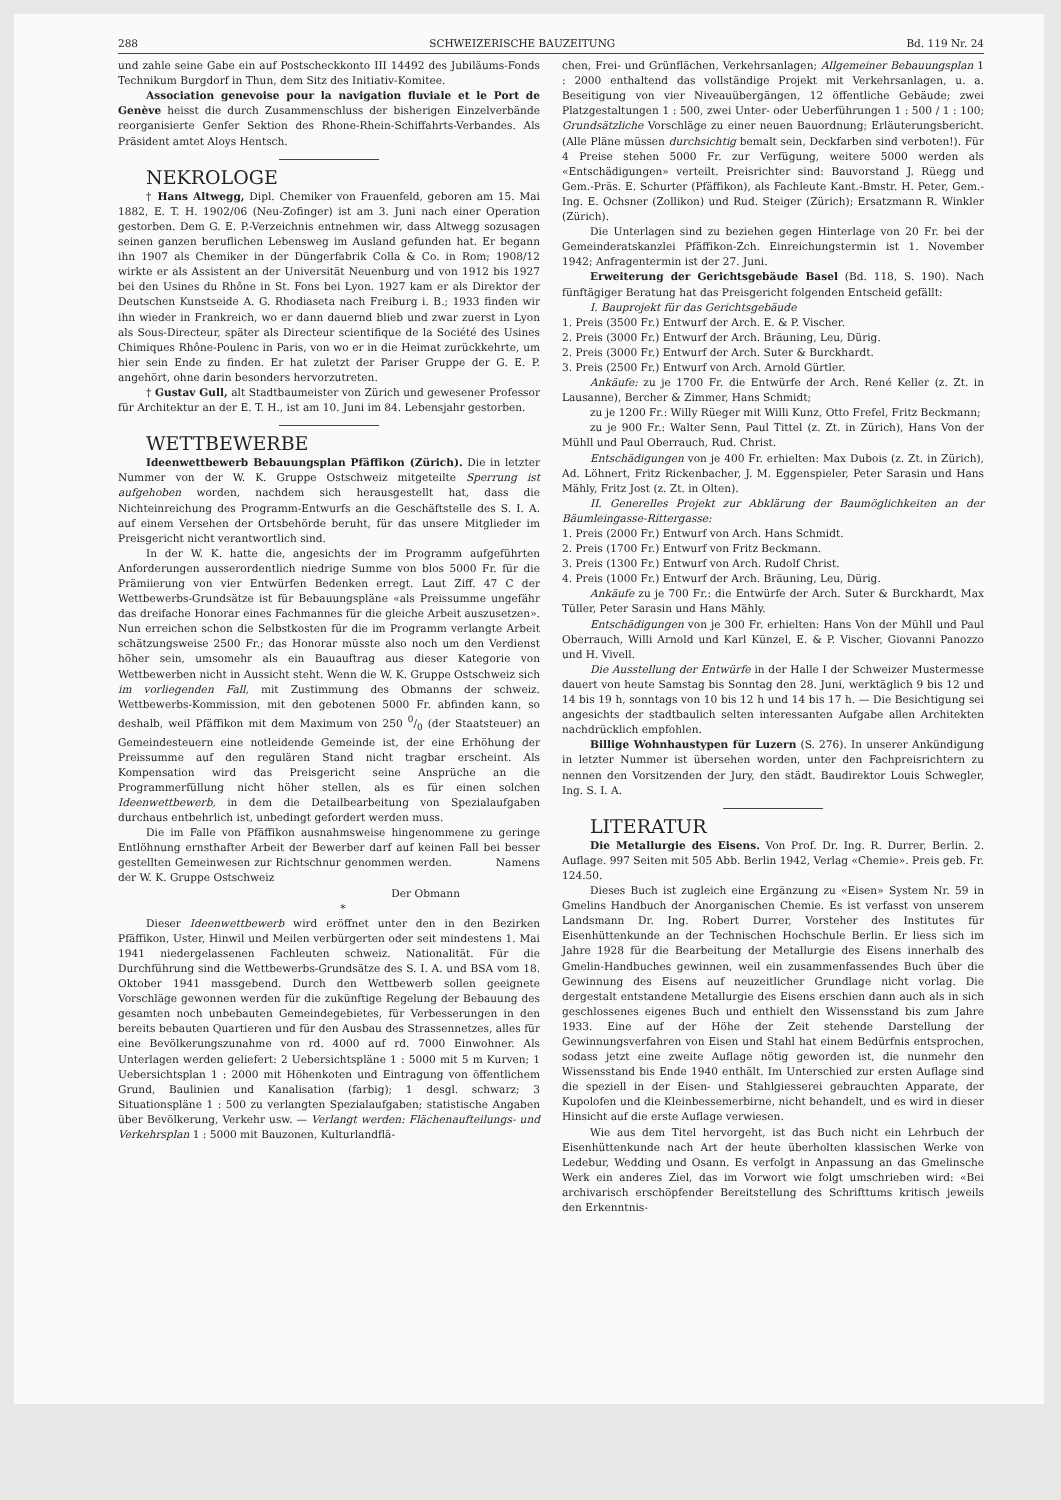288 SCHWEIZERISCHE BAUZEITUNG Bd. 119 Nr. 24
und zahle seine Gabe ein auf Postscheckkonto III 14492 des Jubiläums-Fonds Technikum Burgdorf in Thun, dem Sitz des Initiativ-Komitee.
Association genevoise pour la navigation fluviale et le Port de Genève heisst die durch Zusammenschluss der bisherigen Einzelverbände reorganisierte Genfer Sektion des Rhone-Rhein-Schiffahrts-Verbandes. Als Präsident amtet Aloys Hentsch.
NEKROLOGE
† Hans Altwegg, Dipl. Chemiker von Frauenfeld, geboren am 15. Mai 1882, E. T. H. 1902/06 (Neu-Zofinger) ist am 3. Juni nach einer Operation gestorben. Dem G. E. P.-Verzeichnis entnehmen wir, dass Altwegg sozusagen seinen ganzen beruflichen Lebensweg im Ausland gefunden hat. Er begann ihn 1907 als Chemiker in der Düngerfabrik Colla & Co. in Rom; 1908/12 wirkte er als Assistent an der Universität Neuenburg und von 1912 bis 1927 bei den Usines du Rhône in St. Fons bei Lyon. 1927 kam er als Direktor der Deutschen Kunstseide A. G. Rhodiaseta nach Freiburg i. B.; 1933 finden wir ihn wieder in Frankreich, wo er dann dauernd blieb und zwar zuerst in Lyon als Sous-Directeur, später als Directeur scientifique de la Société des Usines Chimiques Rhône-Poulenc in Paris, von wo er in die Heimat zurückkehrte, um hier sein Ende zu finden. Er hat zuletzt der Pariser Gruppe der G. E. P. angehört, ohne darin besonders hervorzutreten.
† Gustav Gull, alt Stadtbaumeister von Zürich und gewesener Professor für Architektur an der E. T. H., ist am 10. Juni im 84. Lebensjahr gestorben.
WETTBEWERBE
Ideenwettbewerb Bebauungsplan Pfäffikon (Zürich). Die in letzter Nummer von der W. K. Gruppe Ostschweiz mitgeteilte Sperrung ist aufgehoben worden, nachdem sich herausgestellt hat, dass die Nichteinreichung des Programm-Entwurfs an die Geschäftstelle des S. I. A. auf einem Versehen der Ortsbehörde beruht, für das unsere Mitglieder im Preisgericht nicht verantwortlich sind.
In der W. K. hatte die, angesichts der im Programm aufgeführten Anforderungen ausserordentlich niedrige Summe von blos 5000 Fr. für die Prämiierung von vier Entwürfen Bedenken erregt. Laut Ziff. 47 C der Wettbewerbs-Grundsätze ist für Bebauungspläne «als Preissumme ungefähr das dreifache Honorar eines Fachmannes für die gleiche Arbeit auszusetzen». Nun erreichen schon die Selbstkosten für die im Programm verlangte Arbeit schätzungsweise 2500 Fr.; das Honorar müsste also noch um den Verdienst höher sein, umsomehr als ein Bauauftrag aus dieser Kategorie von Wettbewerben nicht in Aussicht steht. Wenn die W. K. Gruppe Ostschweiz sich im vorliegenden Fall, mit Zustimmung des Obmanns der schweiz. Wettbewerbs-Kommission, mit den gebotenen 5000 Fr. abfinden kann, so deshalb, weil Pfäffikon mit dem Maximum von 250 0/0 (der Staatsteuer) an Gemeindesteuern eine notleidende Gemeinde ist, der eine Erhöhung der Preissumme auf den regulären Stand nicht tragbar erscheint. Als Kompensation wird das Preisgericht seine Ansprüche an die Programmerfüllung nicht höher stellen, als es für einen solchen Ideenwettbewerb, in dem die Detailbearbeitung von Spezialaufgaben durchaus entbehrlich ist, unbedingt gefordert werden muss.
Die im Falle von Pfäffikon ausnahmsweise hingenommene zu geringe Entlöhnung ernsthafter Arbeit der Bewerber darf auf keinen Fall bei besser gestellten Gemeinwesen zur Richtschnur genommen werden. Namens der W. K. Gruppe Ostschweiz
Der Obmann
*
Dieser Ideenwettbewerb wird eröffnet unter den in den Bezirken Pfäffikon, Uster, Hinwil und Meilen verbürgerten oder seit mindestens 1. Mai 1941 niedergelassenen Fachleuten schweiz. Nationalität. Für die Durchführung sind die Wettbewerbs-Grundsätze des S. I. A. und BSA vom 18. Oktober 1941 massgebend. Durch den Wettbewerb sollen geeignete Vorschläge gewonnen werden für die zukünftige Regelung der Bebauung des gesamten noch unbebauten Gemeindegebietes, für Verbesserungen in den bereits bebauten Quartieren und für den Ausbau des Strassennetzes, alles für eine Bevölkerungszunahme von rd. 4000 auf rd. 7000 Einwohner. Als Unterlagen werden geliefert: 2 Uebersichtspläne 1 : 5000 mit 5 m Kurven; 1 Uebersichtsplan 1 : 2000 mit Höhenkoten und Eintragung von öffentlichem Grund, Baulinien und Kanalisation (farbig); 1 desgl. schwarz; 3 Situationspläne 1 : 500 zu verlangten Spezialaufgaben; statistische Angaben über Bevölkerung, Verkehr usw. — Verlangt werden: Flächenaufteilungs- und Verkehrsplan 1 : 5000 mit Bauzonen, Kulturlandflä-
chen, Frei- und Grünflächen, Verkehrsanlagen; Allgemeiner Bebauungsplan 1 : 2000 enthaltend das vollständige Projekt mit Verkehrsanlagen, u. a. Beseitigung von vier Niveauübergängen, 12 öffentliche Gebäude; zwei Platzgestaltungen 1 : 500, zwei Unter- oder Ueberführungen 1 : 500 / 1 : 100; Grundsätzliche Vorschläge zu einer neuen Bauordnung; Erläuterungsbericht. (Alle Pläne müssen durchsichtig bemalt sein, Deckfarben sind verboten!). Für 4 Preise stehen 5000 Fr. zur Verfügung, weitere 5000 werden als «Entschädigungen» verteilt. Preisrichter sind: Bauvorstand J. Rüegg und Gem.-Präs. E. Schurter (Pfäffikon), als Fachleute Kant.-Bmstr. H. Peter, Gem.-Ing. E. Ochsner (Zollikon) und Rud. Steiger (Zürich); Ersatzmann R. Winkler (Zürich).
Die Unterlagen sind zu beziehen gegen Hinterlage von 20 Fr. bei der Gemeinderatskanzlei Pfäffikon-Zch. Einreichungstermin ist 1. November 1942; Anfragentermin ist der 27. Juni.
Erweiterung der Gerichtsgebäude Basel (Bd. 118, S. 190). Nach fünftägiger Beratung hat das Preisgericht folgenden Entscheid gefällt:
I. Bauprojekt für das Gerichtsgebäude
1. Preis (3500 Fr.) Entwurf der Arch. E. & P. Vischer.
2. Preis (3000 Fr.) Entwurf der Arch. Bräuning, Leu, Dürig.
2. Preis (3000 Fr.) Entwurf der Arch. Suter & Burckhardt.
3. Preis (2500 Fr.) Entwurf von Arch. Arnold Gürtler.
Ankäufe: zu je 1700 Fr. die Entwürfe der Arch. René Keller (z. Zt. in Lausanne), Bercher & Zimmer, Hans Schmidt;
zu je 1200 Fr.: Willy Rüeger mit Willi Kunz, Otto Frefel, Fritz Beckmann;
zu je 900 Fr.: Walter Senn, Paul Tittel (z. Zt. in Zürich), Hans Von der Mühll und Paul Oberrauch, Rud. Christ.
Entschädigungen von je 400 Fr. erhielten: Max Dubois (z. Zt. in Zürich), Ad. Löhnert, Fritz Rickenbacher, J. M. Eggenspieler, Peter Sarasin und Hans Mähly, Fritz Jost (z. Zt. in Olten).
II. Generelles Projekt zur Abklärung der Baumöglichkeiten an der Bäumleingasse-Rittergasse:
1. Preis (2000 Fr.) Entwurf von Arch. Hans Schmidt.
2. Preis (1700 Fr.) Entwurf von Fritz Beckmann.
3. Preis (1300 Fr.) Entwurf von Arch. Rudolf Christ.
4. Preis (1000 Fr.) Entwurf der Arch. Bräuning, Leu, Dürig.
Ankäufe zu je 700 Fr.: die Entwürfe der Arch. Suter & Burckhardt, Max Tüller, Peter Sarasin und Hans Mähly.
Entschädigungen von je 300 Fr. erhielten: Hans Von der Mühll und Paul Oberrauch, Willi Arnold und Karl Künzel, E. & P. Vischer, Giovanni Panozzo und H. Vivell.
Die Ausstellung der Entwürfe in der Halle I der Schweizer Mustermesse dauert von heute Samstag bis Sonntag den 28. Juni, werktäglich 9 bis 12 und 14 bis 19 h, sonntags von 10 bis 12 h und 14 bis 17 h. — Die Besichtigung sei angesichts der stadtbaulich selten interessanten Aufgabe allen Architekten nachdrücklich empfohlen.
Billige Wohnhaustypen für Luzern (S. 276). In unserer Ankündigung in letzter Nummer ist übersehen worden, unter den Fachpreisrichtern zu nennen den Vorsitzenden der Jury, den städt. Baudirektor Louis Schwegler, Ing. S. I. A.
LITERATUR
Die Metallurgie des Eisens. Von Prof. Dr. Ing. R. Durrer, Berlin. 2. Auflage. 997 Seiten mit 505 Abb. Berlin 1942, Verlag «Chemie». Preis geb. Fr. 124.50.
Dieses Buch ist zugleich eine Ergänzung zu «Eisen» System Nr. 59 in Gmelins Handbuch der Anorganischen Chemie. Es ist verfasst von unserem Landsmann Dr. Ing. Robert Durrer, Vorsteher des Institutes für Eisenhüttenkunde an der Technischen Hochschule Berlin. Er liess sich im Jahre 1928 für die Bearbeitung der Metallurgie des Eisens innerhalb des Gmelin-Handbuches gewinnen, weil ein zusammenfassendes Buch über die Gewinnung des Eisens auf neuzeitlicher Grundlage nicht vorlag. Die dergestalt entstandene Metallurgie des Eisens erschien dann auch als in sich geschlossenes eigenes Buch und enthielt den Wissensstand bis zum Jahre 1933. Eine auf der Höhe der Zeit stehende Darstellung der Gewinnungsverfahren von Eisen und Stahl hat einem Bedürfnis entsprochen, sodass jetzt eine zweite Auflage nötig geworden ist, die nunmehr den Wissensstand bis Ende 1940 enthält. Im Unterschied zur ersten Auflage sind die speziell in der Eisen- und Stahlgiesserei gebrauchten Apparate, der Kupolofen und die Kleinbessemerbirne, nicht behandelt, und es wird in dieser Hinsicht auf die erste Auflage verwiesen.
Wie aus dem Titel hervorgeht, ist das Buch nicht ein Lehrbuch der Eisenhüttenkunde nach Art der heute überholten klassischen Werke von Ledebur, Wedding und Osann. Es verfolgt in Anpassung an das Gmelinsche Werk ein anderes Ziel, das im Vorwort wie folgt umschrieben wird: «Bei archivarisch erschöpfender Bereitstellung des Schrifttums kritisch jeweils den Erkenntnis-